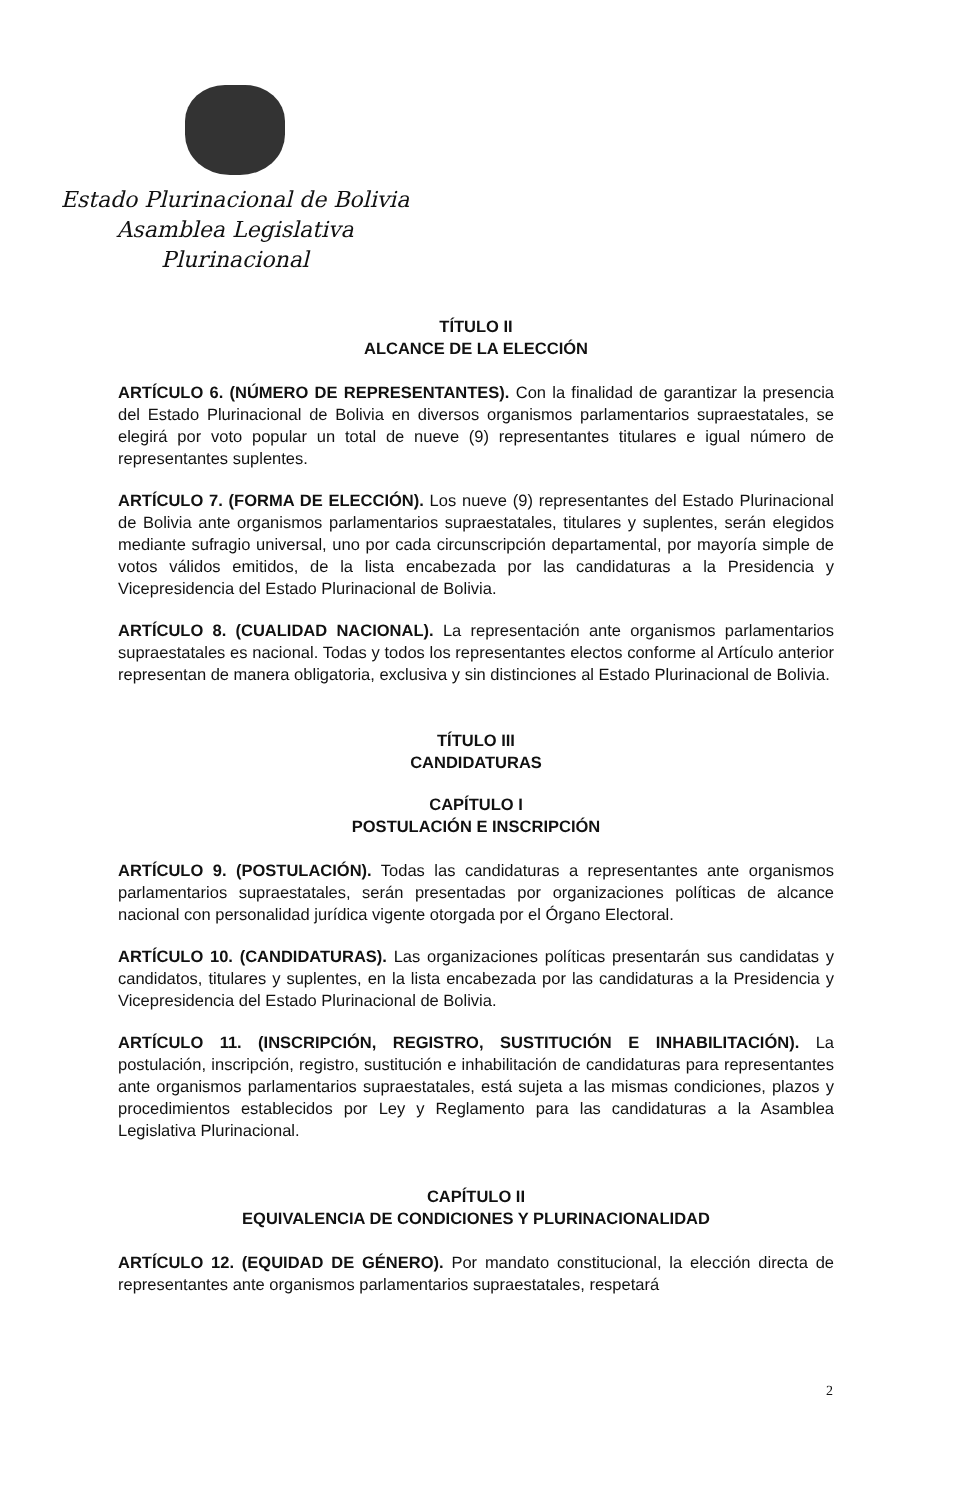Estado Plurinacional de Bolivia
Asamblea Legislativa Plurinacional
TÍTULO II
ALCANCE DE LA ELECCIÓN
ARTÍCULO 6. (NÚMERO DE REPRESENTANTES). Con la finalidad de garantizar la presencia del Estado Plurinacional de Bolivia en diversos organismos parlamentarios supraestatales, se elegirá por voto popular un total de nueve (9) representantes titulares e igual número de representantes suplentes.
ARTÍCULO 7. (FORMA DE ELECCIÓN). Los nueve (9) representantes del Estado Plurinacional de Bolivia ante organismos parlamentarios supraestatales, titulares y suplentes, serán elegidos mediante sufragio universal, uno por cada circunscripción departamental, por mayoría simple de votos válidos emitidos, de la lista encabezada por las candidaturas a la Presidencia y Vicepresidencia del Estado Plurinacional de Bolivia.
ARTÍCULO 8. (CUALIDAD NACIONAL). La representación ante organismos parlamentarios supraestatales es nacional. Todas y todos los representantes electos conforme al Artículo anterior representan de manera obligatoria, exclusiva y sin distinciones al Estado Plurinacional de Bolivia.
TÍTULO III
CANDIDATURAS
CAPÍTULO I
POSTULACIÓN E INSCRIPCIÓN
ARTÍCULO 9. (POSTULACIÓN). Todas las candidaturas a representantes ante organismos parlamentarios supraestatales, serán presentadas por organizaciones políticas de alcance nacional con personalidad jurídica vigente otorgada por el Órgano Electoral.
ARTÍCULO 10. (CANDIDATURAS). Las organizaciones políticas presentarán sus candidatas y candidatos, titulares y suplentes, en la lista encabezada por las candidaturas a la Presidencia y Vicepresidencia del Estado Plurinacional de Bolivia.
ARTÍCULO 11. (INSCRIPCIÓN, REGISTRO, SUSTITUCIÓN E INHABILITACIÓN). La postulación, inscripción, registro, sustitución e inhabilitación de candidaturas para representantes ante organismos parlamentarios supraestatales, está sujeta a las mismas condiciones, plazos y procedimientos establecidos por Ley y Reglamento para las candidaturas a la Asamblea Legislativa Plurinacional.
CAPÍTULO II
EQUIVALENCIA DE CONDICIONES Y PLURINACIONALIDAD
ARTÍCULO 12. (EQUIDAD DE GÉNERO). Por mandato constitucional, la elección directa de representantes ante organismos parlamentarios supraestatales, respetará
2